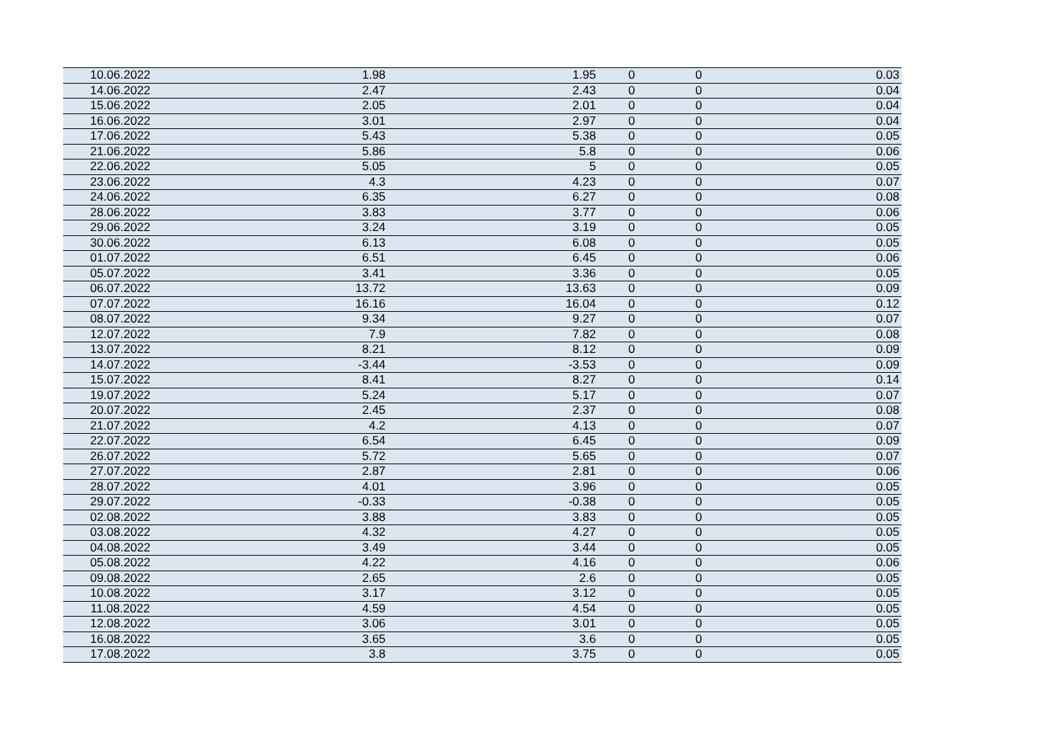| 10.06.2022 | 1.98 | 1.95 | 0 | 0 | 0.03 |
| 14.06.2022 | 2.47 | 2.43 | 0 | 0 | 0.04 |
| 15.06.2022 | 2.05 | 2.01 | 0 | 0 | 0.04 |
| 16.06.2022 | 3.01 | 2.97 | 0 | 0 | 0.04 |
| 17.06.2022 | 5.43 | 5.38 | 0 | 0 | 0.05 |
| 21.06.2022 | 5.86 | 5.8 | 0 | 0 | 0.06 |
| 22.06.2022 | 5.05 | 5 | 0 | 0 | 0.05 |
| 23.06.2022 | 4.3 | 4.23 | 0 | 0 | 0.07 |
| 24.06.2022 | 6.35 | 6.27 | 0 | 0 | 0.08 |
| 28.06.2022 | 3.83 | 3.77 | 0 | 0 | 0.06 |
| 29.06.2022 | 3.24 | 3.19 | 0 | 0 | 0.05 |
| 30.06.2022 | 6.13 | 6.08 | 0 | 0 | 0.05 |
| 01.07.2022 | 6.51 | 6.45 | 0 | 0 | 0.06 |
| 05.07.2022 | 3.41 | 3.36 | 0 | 0 | 0.05 |
| 06.07.2022 | 13.72 | 13.63 | 0 | 0 | 0.09 |
| 07.07.2022 | 16.16 | 16.04 | 0 | 0 | 0.12 |
| 08.07.2022 | 9.34 | 9.27 | 0 | 0 | 0.07 |
| 12.07.2022 | 7.9 | 7.82 | 0 | 0 | 0.08 |
| 13.07.2022 | 8.21 | 8.12 | 0 | 0 | 0.09 |
| 14.07.2022 | -3.44 | -3.53 | 0 | 0 | 0.09 |
| 15.07.2022 | 8.41 | 8.27 | 0 | 0 | 0.14 |
| 19.07.2022 | 5.24 | 5.17 | 0 | 0 | 0.07 |
| 20.07.2022 | 2.45 | 2.37 | 0 | 0 | 0.08 |
| 21.07.2022 | 4.2 | 4.13 | 0 | 0 | 0.07 |
| 22.07.2022 | 6.54 | 6.45 | 0 | 0 | 0.09 |
| 26.07.2022 | 5.72 | 5.65 | 0 | 0 | 0.07 |
| 27.07.2022 | 2.87 | 2.81 | 0 | 0 | 0.06 |
| 28.07.2022 | 4.01 | 3.96 | 0 | 0 | 0.05 |
| 29.07.2022 | -0.33 | -0.38 | 0 | 0 | 0.05 |
| 02.08.2022 | 3.88 | 3.83 | 0 | 0 | 0.05 |
| 03.08.2022 | 4.32 | 4.27 | 0 | 0 | 0.05 |
| 04.08.2022 | 3.49 | 3.44 | 0 | 0 | 0.05 |
| 05.08.2022 | 4.22 | 4.16 | 0 | 0 | 0.06 |
| 09.08.2022 | 2.65 | 2.6 | 0 | 0 | 0.05 |
| 10.08.2022 | 3.17 | 3.12 | 0 | 0 | 0.05 |
| 11.08.2022 | 4.59 | 4.54 | 0 | 0 | 0.05 |
| 12.08.2022 | 3.06 | 3.01 | 0 | 0 | 0.05 |
| 16.08.2022 | 3.65 | 3.6 | 0 | 0 | 0.05 |
| 17.08.2022 | 3.8 | 3.75 | 0 | 0 | 0.05 |